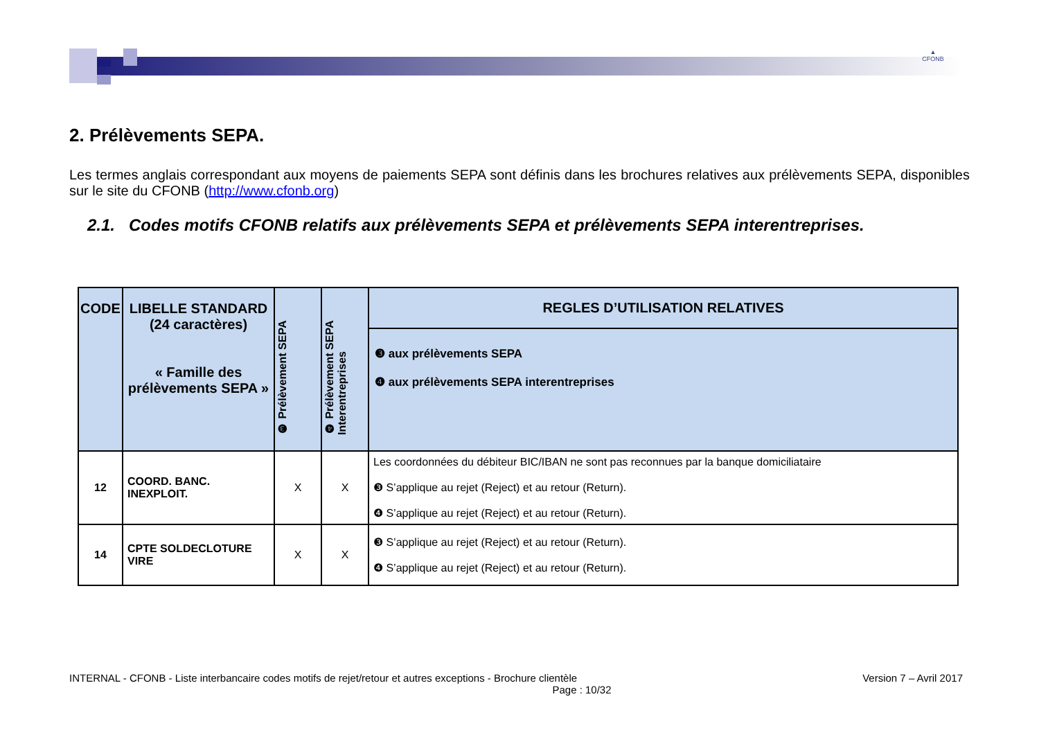▲
CFONB
2. Prélèvements SEPA.
Les termes anglais correspondant aux moyens de paiements SEPA sont définis dans les brochures relatives aux prélèvements SEPA, disponibles sur le site du CFONB (http://www.cfonb.org)
2.1. Codes motifs CFONB relatifs aux prélèvements SEPA et prélèvements SEPA interentreprises.
| CODE | LIBELLE STANDARD (24 caractères) « Famille des prélèvements SEPA » | ❸ Prélèvement SEPA | ❹ Prélèvement SEPA Interentreprises | REGLES D’UTILISATION RELATIVES |
| --- | --- | --- | --- | --- |
| | | | | ❸ aux prélèvements SEPA ❹ aux prélèvements SEPA interentreprises |
| 12 | COORD. BANC. INEXPLOIT. | X | X | Les coordonnées du débiteur BIC/IBAN ne sont pas reconnues par la banque domiciliataire ❸ S’applique au rejet (Reject) et au retour (Return). ❹ S’applique au rejet (Reject) et au retour (Return). |
| 14 | CPTE SOLDECLOTURE VIRE | X | X | ❸ S’applique au rejet (Reject) et au retour (Return). ❹ S’applique au rejet (Reject) et au retour (Return). |
INTERNAL - CFONB - Liste interbancaire codes motifs de rejet/retour et autres exceptions - Brochure clientèle Version 7 – Avril 2017
Page : 10/32